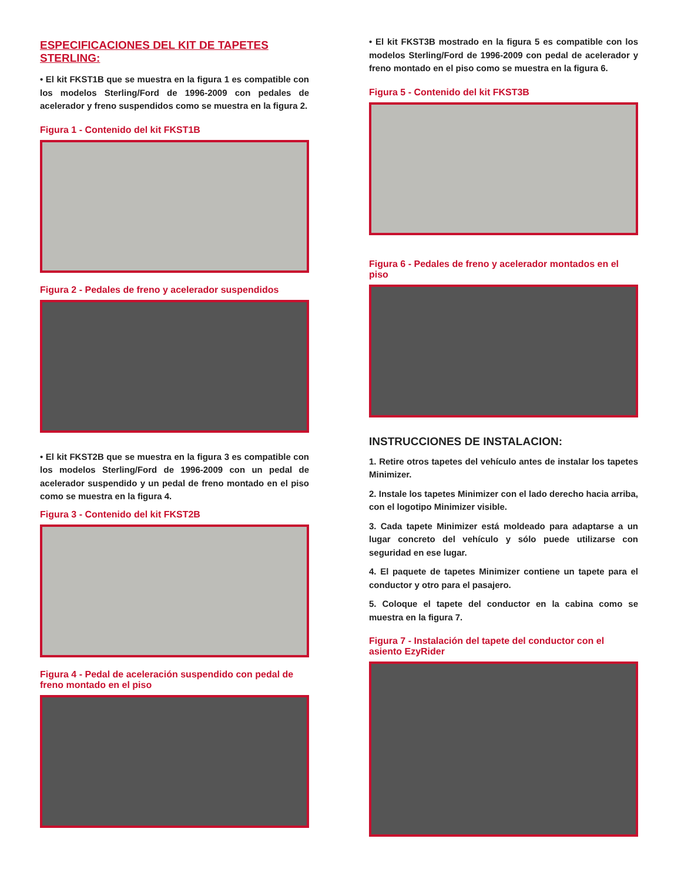ESPECIFICACIONES DEL KIT DE TAPETES STERLING:
• El kit FKST1B que se muestra en la figura 1 es compatible con los modelos Sterling/Ford de 1996-2009 con pedales de acelerador y freno suspendidos como se muestra en la figura 2.
Figura 1 - Contenido del kit FKST1B
Figura 2 - Pedales de freno y acelerador suspendidos
• El kit FKST2B que se muestra en la figura 3 es compatible con los modelos Sterling/Ford de 1996-2009 con un pedal de acelerador suspendido y un pedal de freno montado en el piso como se muestra en la figura 4.
Figura 3 - Contenido del kit FKST2B
Figura 4 - Pedal de aceleración suspendido con pedal de freno montado en el piso
• El kit FKST3B mostrado en la figura 5 es compatible con los modelos Sterling/Ford de 1996-2009 con pedal de acelerador y freno montado en el piso como se muestra en la figura 6.
Figura 5 - Contenido del kit FKST3B
Figura 6 - Pedales de freno y acelerador montados en el piso
INSTRUCCIONES DE INSTALACION:
1. Retire otros tapetes del vehículo antes de instalar los tapetes Minimizer.
2. Instale los tapetes Minimizer con el lado derecho hacia arriba, con el logotipo Minimizer visible.
3. Cada tapete Minimizer está moldeado para adaptarse a un lugar concreto del vehículo y sólo puede utilizarse con seguridad en ese lugar.
4. El paquete de tapetes Minimizer contiene un tapete para el conductor y otro para el pasajero.
5. Coloque el tapete del conductor en la cabina como se muestra en la figura 7.
Figura 7 - Instalación del tapete del conductor con el asiento EzyRider